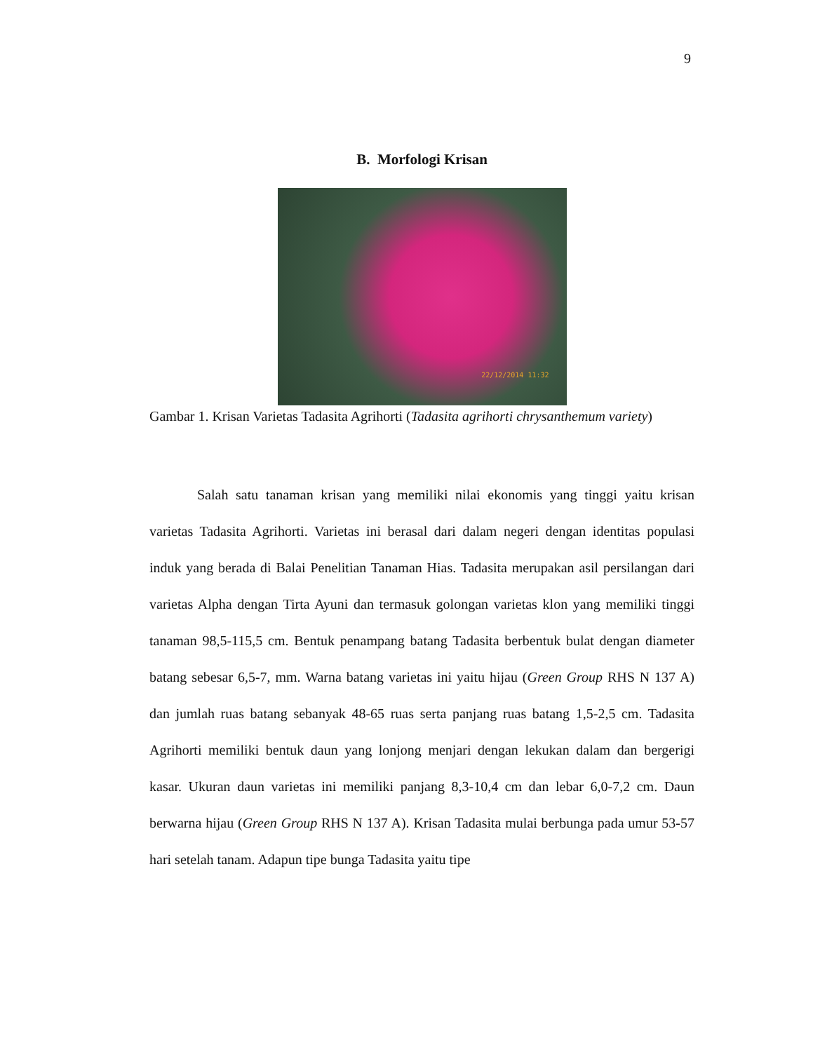9
B. Morfologi Krisan
22/12/2014 11:32
Gambar 1. Krisan Varietas Tadasita Agrihorti (Tadasita agrihorti chrysanthemum variety)
Salah satu tanaman krisan yang memiliki nilai ekonomis yang tinggi yaitu krisan varietas Tadasita Agrihorti. Varietas ini berasal dari dalam negeri dengan identitas populasi induk yang berada di Balai Penelitian Tanaman Hias. Tadasita merupakan asil persilangan dari varietas Alpha dengan Tirta Ayuni dan termasuk golongan varietas klon yang memiliki tinggi tanaman 98,5-115,5 cm. Bentuk penampang batang Tadasita berbentuk bulat dengan diameter batang sebesar 6,5-7, mm. Warna batang varietas ini yaitu hijau (Green Group RHS N 137 A) dan jumlah ruas batang sebanyak 48-65 ruas serta panjang ruas batang 1,5-2,5 cm. Tadasita Agrihorti memiliki bentuk daun yang lonjong menjari dengan lekukan dalam dan bergerigi kasar. Ukuran daun varietas ini memiliki panjang 8,3-10,4 cm dan lebar 6,0-7,2 cm. Daun berwarna hijau (Green Group RHS N 137 A). Krisan Tadasita mulai berbunga pada umur 53-57 hari setelah tanam. Adapun tipe bunga Tadasita yaitu tipe